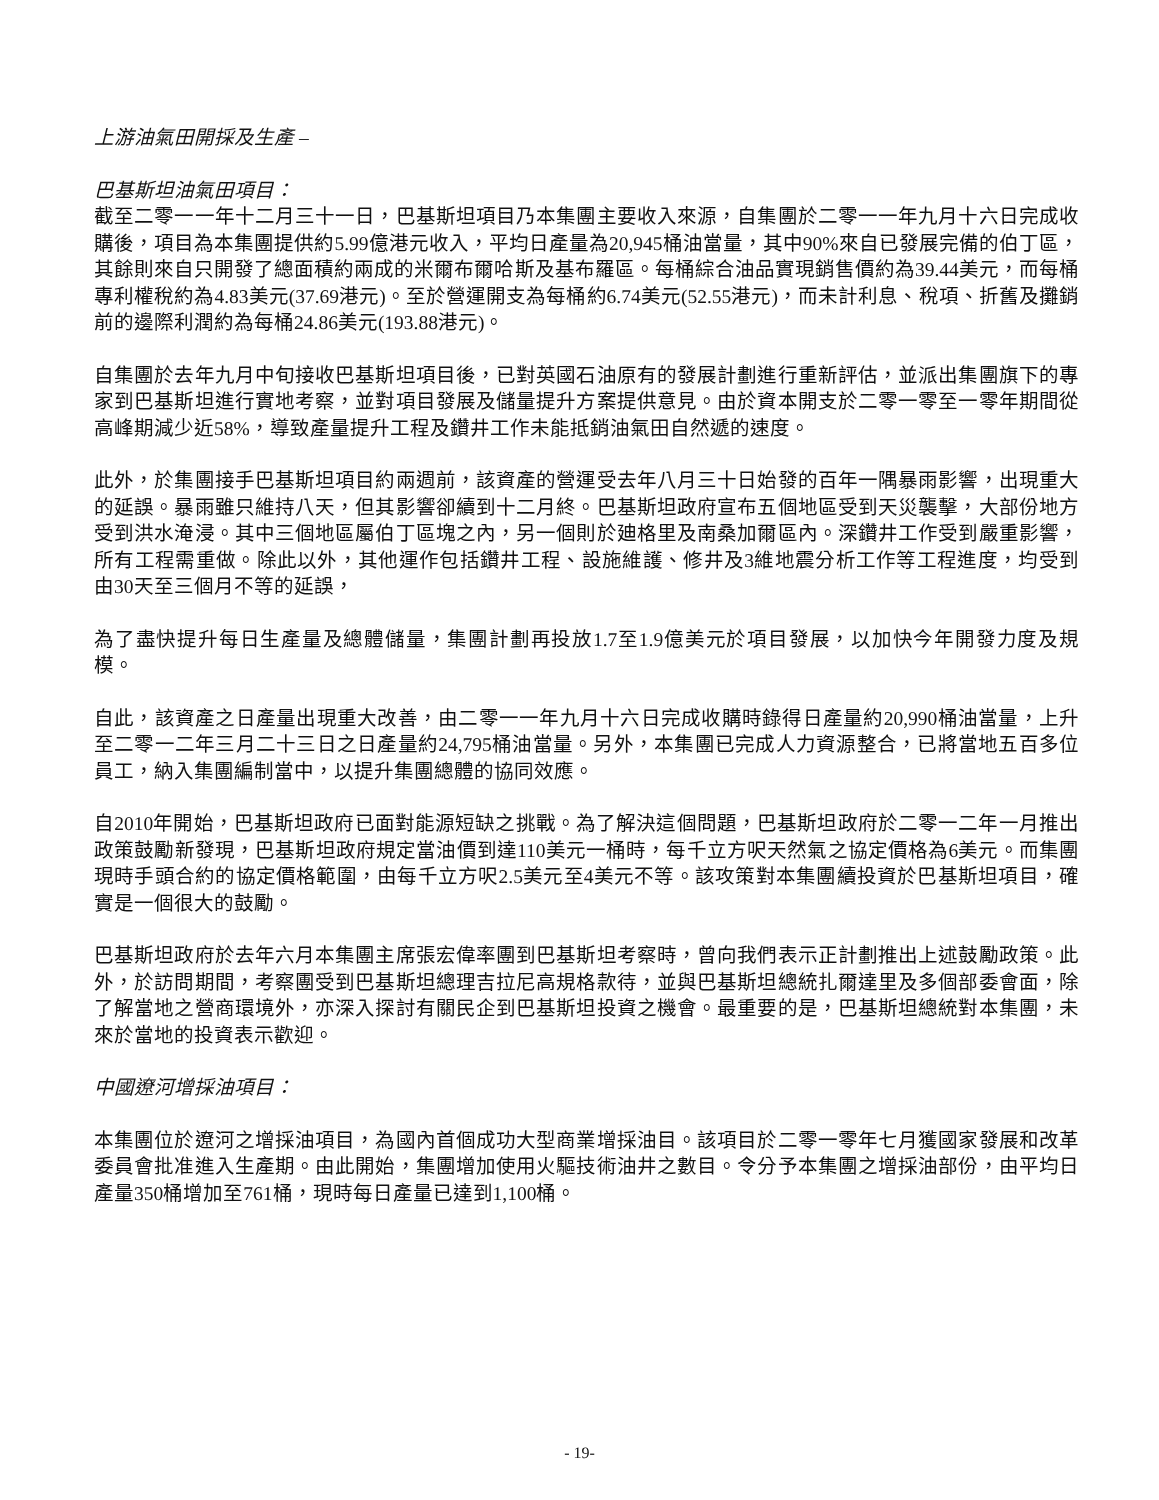上游油氣田開採及生產 –
巴基斯坦油氣田項目：
截至二零一一年十二月三十一日，巴基斯坦項目乃本集團主要收入來源，自集團於二零一一年九月十六日完成收購後，項目為本集團提供約5.99億港元收入，平均日產量為20,945桶油當量，其中90%來自已發展完備的伯丁區，其餘則來自只開發了總面積約兩成的米爾布爾哈斯及基布羅區。每桶綜合油品實現銷售價約為39.44美元，而每桶專利權稅約為4.83美元(37.69港元)。至於營運開支為每桶約6.74美元(52.55港元)，而未計利息、稅項、折舊及攤銷前的邊際利潤約為每桶24.86美元(193.88港元)。
自集團於去年九月中旬接收巴基斯坦項目後，已對英國石油原有的發展計劃進行重新評估，並派出集團旗下的專家到巴基斯坦進行實地考察，並對項目發展及儲量提升方案提供意見。由於資本開支於二零一零至一零年期間從高峰期減少近58%，導致產量提升工程及鑽井工作未能抵銷油氣田自然遞的速度。
此外，於集團接手巴基斯坦項目約兩週前，該資產的營運受去年八月三十日始發的百年一隅暴雨影響，出現重大的延誤。暴雨雖只維持八天，但其影響卻續到十二月終。巴基斯坦政府宣布五個地區受到天災襲擊，大部份地方受到洪水淹浸。其中三個地區屬伯丁區塊之內，另一個則於廸格里及南桑加爾區內。深鑽井工作受到嚴重影響，所有工程需重做。除此以外，其他運作包括鑽井工程、設施維護、修井及3維地震分析工作等工程進度，均受到由30天至三個月不等的延誤，
為了盡快提升每日生產量及總體儲量，集團計劃再投放1.7至1.9億美元於項目發展，以加快今年開發力度及規模。
自此，該資產之日產量出現重大改善，由二零一一年九月十六日完成收購時錄得日產量約20,990桶油當量，上升至二零一二年三月二十三日之日產量約24,795桶油當量。另外，本集團已完成人力資源整合，已將當地五百多位員工，納入集團編制當中，以提升集團總體的協同效應。
自2010年開始，巴基斯坦政府已面對能源短缺之挑戰。為了解決這個問題，巴基斯坦政府於二零一二年一月推出政策鼓勵新發現，巴基斯坦政府規定當油價到達110美元一桶時，每千立方呎天然氣之協定價格為6美元。而集團現時手頭合約的協定價格範圍，由每千立方呎2.5美元至4美元不等。該攻策對本集團續投資於巴基斯坦項目，確實是一個很大的鼓勵。
巴基斯坦政府於去年六月本集團主席張宏偉率團到巴基斯坦考察時，曾向我們表示正計劃推出上述鼓勵政策。此外，於訪問期間，考察團受到巴基斯坦總理吉拉尼高規格款待，並與巴基斯坦總統扎爾達里及多個部委會面，除了解當地之營商環境外，亦深入探討有關民企到巴基斯坦投資之機會。最重要的是，巴基斯坦總統對本集團，未來於當地的投資表示歡迎。
中國遼河增採油項目：
本集團位於遼河之增採油項目，為國內首個成功大型商業增採油目。該項目於二零一零年七月獲國家發展和改革委員會批准進入生產期。由此開始，集團增加使用火驅技術油井之數目。令分予本集團之增採油部份，由平均日產量350桶增加至761桶，現時每日產量已達到1,100桶。
- 19-